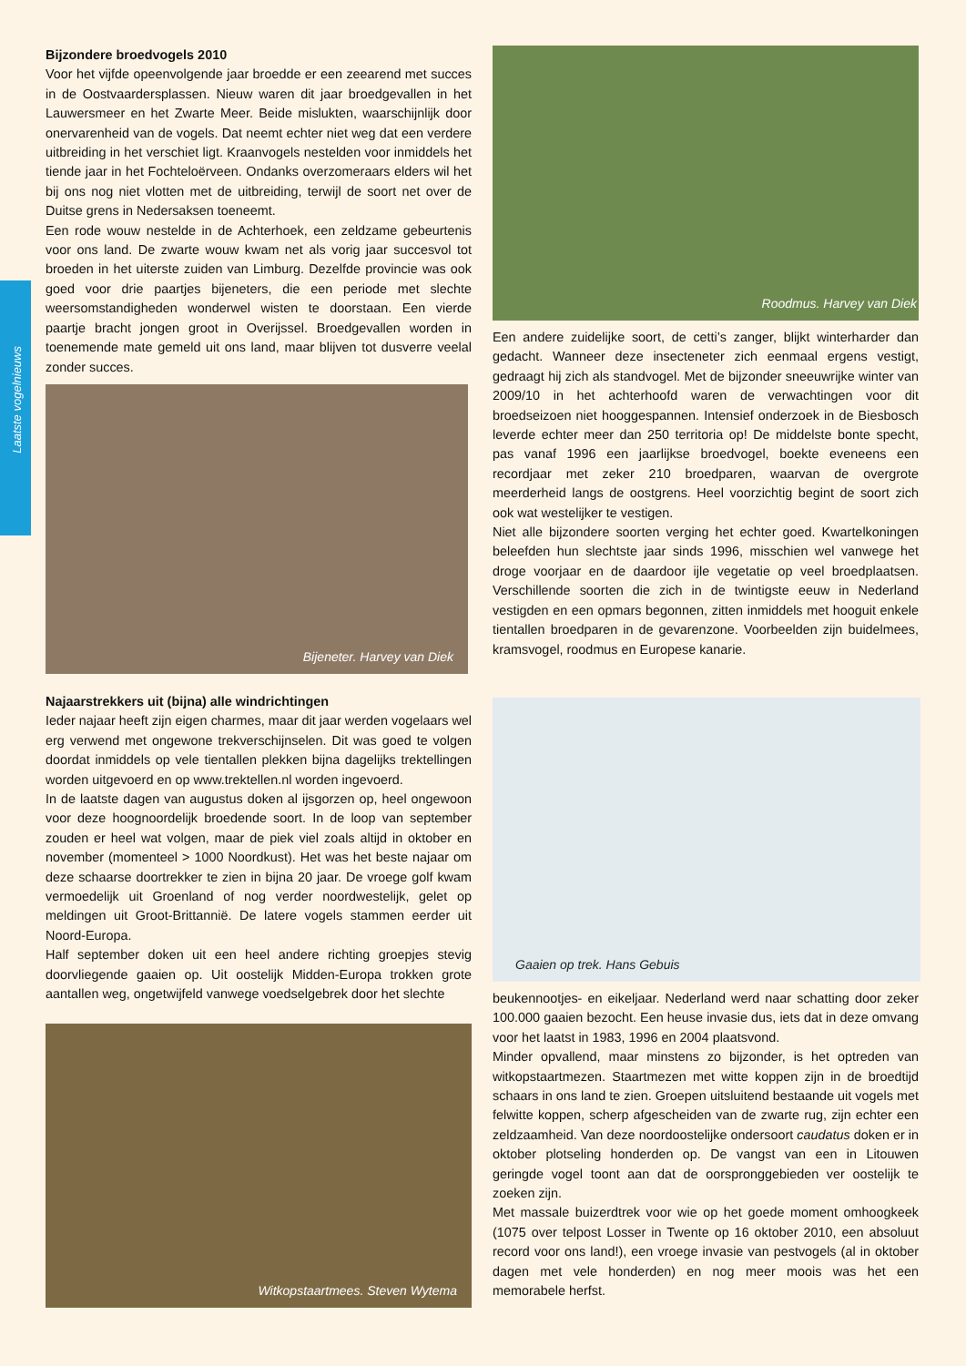Laatste vogelnieuws
Bijzondere broedvogels 2010
Voor het vijfde opeenvolgende jaar broedde er een zeearend met succes in de Oostvaardersplassen. Nieuw waren dit jaar broedgevallen in het Lauwersmeer en het Zwarte Meer. Beide mislukten, waarschijnlijk door onervarenheid van de vogels. Dat neemt echter niet weg dat een verdere uitbreiding in het verschiet ligt. Kraanvogels nestelden voor inmiddels het tiende jaar in het Fochteloërveen. Ondanks overzomeraars elders wil het bij ons nog niet vlotten met de uitbreiding, terwijl de soort net over de Duitse grens in Nedersaksen toeneemt.
Een rode wouw nestelde in de Achterhoek, een zeldzame gebeurtenis voor ons land. De zwarte wouw kwam net als vorig jaar succesvol tot broeden in het uiterste zuiden van Limburg. Dezelfde provincie was ook goed voor drie paartjes bijeneters, die een periode met slechte weersomstandigheden wonderwel wisten te doorstaan. Een vierde paartje bracht jongen groot in Overijssel. Broedgevallen worden in toenemende mate gemeld uit ons land, maar blijven tot dusverre veelal zonder succes.
Bijeneter. Harvey van Diek
Najaarstrekkers uit (bijna) alle windrichtingen
Ieder najaar heeft zijn eigen charmes, maar dit jaar werden vogelaars wel erg verwend met ongewone trekverschijnselen. Dit was goed te volgen doordat inmiddels op vele tientallen plekken bijna dagelijks trektellingen worden uitgevoerd en op www.trektellen.nl worden ingevoerd.
In de laatste dagen van augustus doken al ijsgorzen op, heel ongewoon voor deze hoognoordelijk broedende soort. In de loop van september zouden er heel wat volgen, maar de piek viel zoals altijd in oktober en november (momenteel > 1000 Noordkust). Het was het beste najaar om deze schaarse doortrekker te zien in bijna 20 jaar. De vroege golf kwam vermoedelijk uit Groenland of nog verder noordwestelijk, gelet op meldingen uit Groot-Brittannië. De latere vogels stammen eerder uit Noord-Europa.
Half september doken uit een heel andere richting groepjes stevig doorvliegende gaaien op. Uit oostelijk Midden-Europa trokken grote aantallen weg, ongetwijfeld vanwege voedselgebrek door het slechte
Witkopstaartmees. Steven Wytema
Roodmus. Harvey van Diek
Een andere zuidelijke soort, de cetti’s zanger, blijkt winterharder dan gedacht. Wanneer deze insecteneter zich eenmaal ergens vestigt, gedraagt hij zich als standvogel. Met de bijzonder sneeuwrijke winter van 2009/10 in het achterhoofd waren de verwachtingen voor dit broedseizoen niet hooggespannen. Intensief onderzoek in de Biesbosch leverde echter meer dan 250 territoria op! De middelste bonte specht, pas vanaf 1996 een jaarlijkse broedvogel, boekte eveneens een recordjaar met zeker 210 broedparen, waarvan de overgrote meerderheid langs de oostgrens. Heel voorzichtig begint de soort zich ook wat westelijker te vestigen.
Niet alle bijzondere soorten verging het echter goed. Kwartelkoningen beleefden hun slechtste jaar sinds 1996, misschien wel vanwege het droge voorjaar en de daardoor ijle vegetatie op veel broedplaatsen. Verschillende soorten die zich in de twintigste eeuw in Nederland vestigden en een opmars begonnen, zitten inmiddels met hooguit enkele tientallen broedparen in de gevarenzone. Voorbeelden zijn buidelmees, kramsvogel, roodmus en Europese kanarie.
Gaaien op trek. Hans Gebuis
beukennootjes- en eikeljaar. Nederland werd naar schatting door zeker 100.000 gaaien bezocht. Een heuse invasie dus, iets dat in deze omvang voor het laatst in 1983, 1996 en 2004 plaatsvond.
Minder opvallend, maar minstens zo bijzonder, is het optreden van witkopstaartmezen. Staartmezen met witte koppen zijn in de broedtijd schaars in ons land te zien. Groepen uitsluitend bestaande uit vogels met felwitte koppen, scherp afgescheiden van de zwarte rug, zijn echter een zeldzaamheid. Van deze noordoostelijke ondersoort caudatus doken er in oktober plotseling honderden op. De vangst van een in Litouwen geringde vogel toont aan dat de oorspronggebieden ver oostelijk te zoeken zijn.
Met massale buizerdtrek voor wie op het goede moment omhoogkeek (1075 over telpost Losser in Twente op 16 oktober 2010, een absoluut record voor ons land!), een vroege invasie van pestvogels (al in oktober dagen met vele honderden) en nog meer moois was het een memorabele herfst.